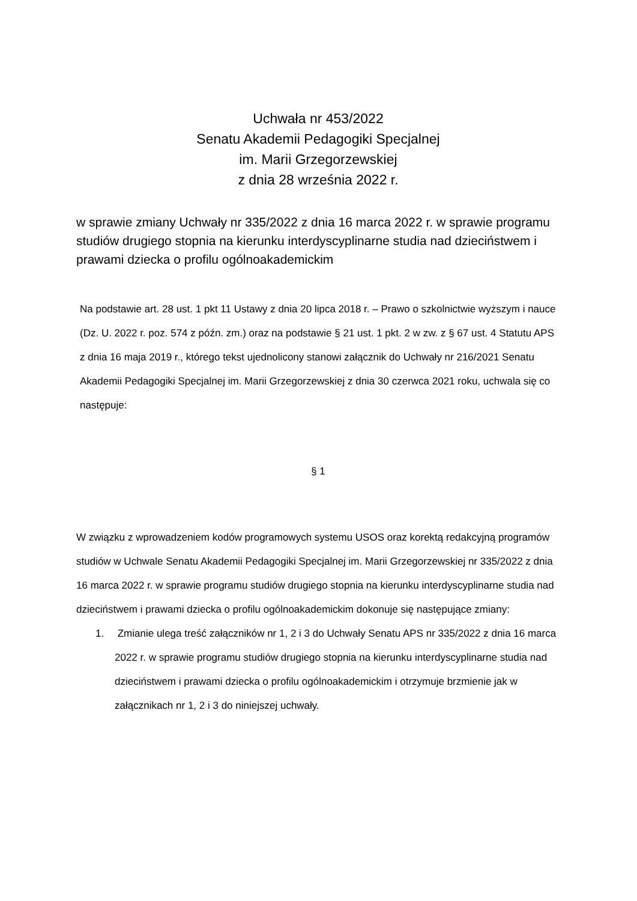Uchwała nr 453/2022
Senatu Akademii Pedagogiki Specjalnej
im. Marii Grzegorzewskiej
z dnia 28 września 2022 r.
w sprawie zmiany Uchwały nr 335/2022 z dnia 16 marca 2022 r. w sprawie programu studiów drugiego stopnia na kierunku interdyscyplinarne studia nad dzieciństwem i prawami dziecka o profilu ogólnoakademickim
Na podstawie art. 28 ust. 1 pkt 11 Ustawy z dnia 20 lipca 2018 r. – Prawo o szkolnictwie wyższym i nauce (Dz. U. 2022 r. poz. 574 z późn. zm.) oraz na podstawie § 21 ust. 1 pkt. 2 w zw. z § 67 ust. 4 Statutu APS z dnia 16 maja 2019 r., którego tekst ujednolicony stanowi załącznik do Uchwały nr 216/2021 Senatu Akademii Pedagogiki Specjalnej im. Marii Grzegorzewskiej z dnia 30 czerwca 2021 roku, uchwala się co następuje:
§ 1
W związku z wprowadzeniem kodów programowych systemu USOS oraz korektą redakcyjną programów studiów w Uchwale Senatu Akademii Pedagogiki Specjalnej im. Marii Grzegorzewskiej nr 335/2022 z dnia 16 marca 2022 r. w sprawie programu studiów drugiego stopnia na kierunku interdyscyplinarne studia nad dzieciństwem i prawami dziecka o profilu ogólnoakademickim dokonuje się następujące zmiany:
1. Zmianie ulega treść załączników nr 1, 2 i 3 do Uchwały Senatu APS nr 335/2022 z dnia 16 marca 2022 r. w sprawie programu studiów drugiego stopnia na kierunku interdyscyplinarne studia nad dzieciństwem i prawami dziecka o profilu ogólnoakademickim i otrzymuje brzmienie jak w załącznikach nr 1, 2 i 3 do niniejszej uchwały.